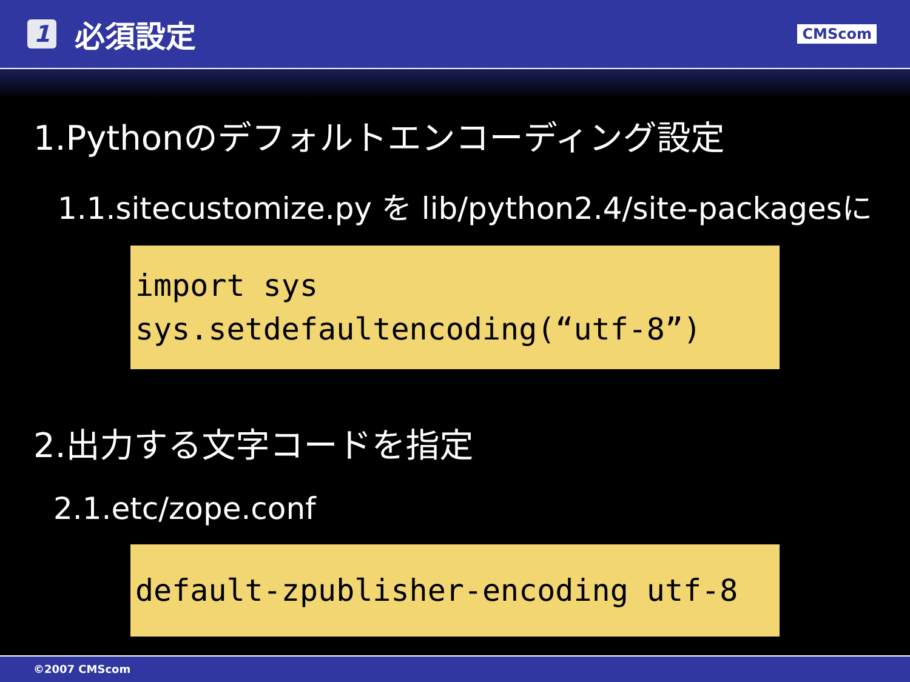1
必須設定
CMScom
1.Pythonのデフォルトエンコーディング設定
1.1.sitecustomize.py を lib/python2.4/site-packagesに
import sys
sys.setdefaultencoding(“utf-8”)
2.出力する文字コードを指定
2.1.etc/zope.conf
default-zpublisher-encoding utf-8
©2007 CMScom